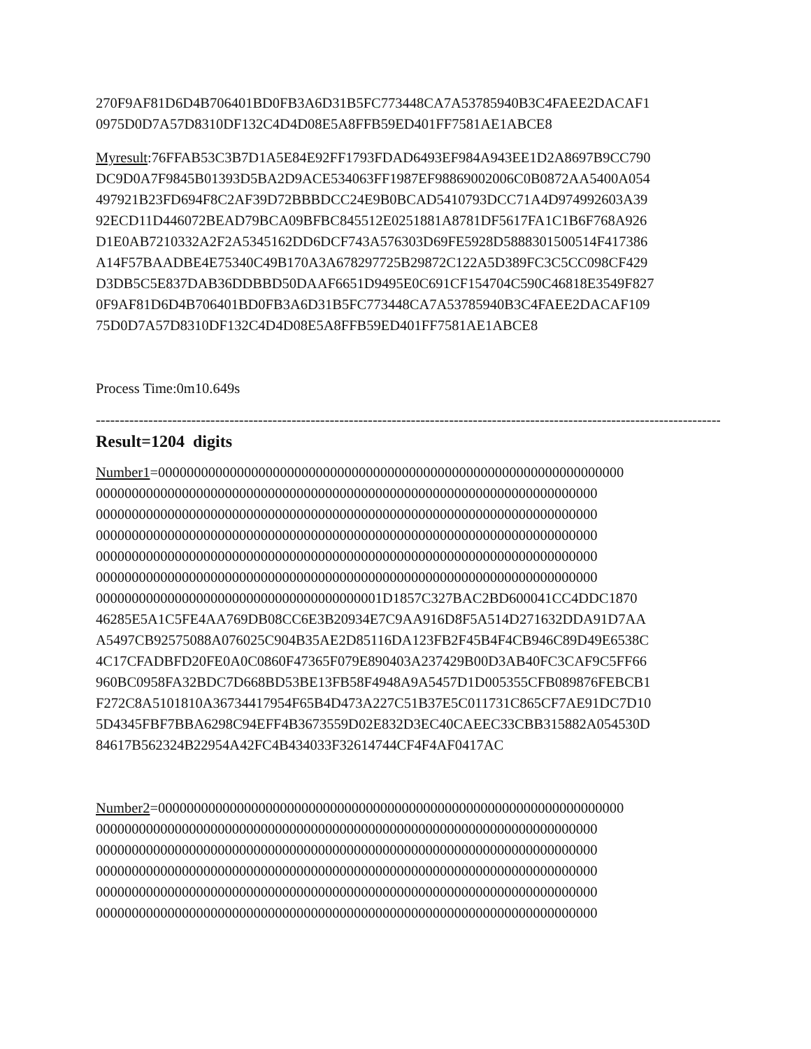270F9AF81D6D4B706401BD0FB3A6D31B5FC773448CA7A53785940B3C4FAEE2DACAF1
0975D0D7A57D8310DF132C4D4D08E5A8FFB59ED401FF7581AE1ABCE8
Myresult:76FFAB53C3B7D1A5E84E92FF1793FDAD6493EF984A943EE1D2A8697B9CC790
DC9D0A7F9845B01393D5BA2D9ACE534063FF1987EF98869002006C0B0872AA5400A054
497921B23FD694F8C2AF39D72BBBDCC24E9B0BCAD5410793DCC71A4D974992603A39
92ECD11D446072BEAD79BCA09BFBC845512E0251881A8781DF5617FA1C1B6F768A926
D1E0AB7210332A2F2A5345162DD6DCF743A576303D69FE5928D5888301500514F417386
A14F57BAADBE4E75340C49B170A3A678297725B29872C122A5D389FC3C5CC098CF429
D3DB5C5E837DAB36DDBBD50DAAF6651D9495E0C691CF154704C590C46818E3549F827
0F9AF81D6D4B706401BD0FB3A6D31B5FC773448CA7A53785940B3C4FAEE2DACAF109
75D0D7A57D8310DF132C4D4D08E5A8FFB59ED401FF7581AE1ABCE8
Process Time:0m10.649s
----------------------------------------------------------------------------------------------------------------------------------------
Result=1204 digits
Number1=00000000000000000000000000000000000000000000000000000000000000000
0000000000000000000000000000000000000000000000000000000000000000000000
0000000000000000000000000000000000000000000000000000000000000000000000
0000000000000000000000000000000000000000000000000000000000000000000000
0000000000000000000000000000000000000000000000000000000000000000000000
0000000000000000000000000000000000000000000000000000000000000000000000
0000000000000000000000000000000000000001D1857C327BAC2BD600041CC4DDC1870
46285E5A1C5FE4AA769DB08CC6E3B20934E7C9AA916D8F5A514D271632DDA91D7AA
A5497CB92575088A076025C904B35AE2D85116DA123FB2F45B4F4CB946C89D49E6538C
4C17CFADBFD20FE0A0C0860F47365F079E890403A237429B00D3AB40FC3CAF9C5FF66
960BC0958FA32BDC7D668BD53BE13FB58F4948A9A5457D1D005355CFB089876FEBCB1
F272C8A5101810A36734417954F65B4D473A227C51B37E5C011731C865CF7AE91DC7D10
5D4345FBF7BBA6298C94EFF4B3673559D02E832D3EC40CAEEC33CBB315882A054530D
84617B562324B22954A42FC4B434033F32614744CF4F4AF0417AC
Number2=00000000000000000000000000000000000000000000000000000000000000000
0000000000000000000000000000000000000000000000000000000000000000000000
0000000000000000000000000000000000000000000000000000000000000000000000
0000000000000000000000000000000000000000000000000000000000000000000000
0000000000000000000000000000000000000000000000000000000000000000000000
0000000000000000000000000000000000000000000000000000000000000000000000